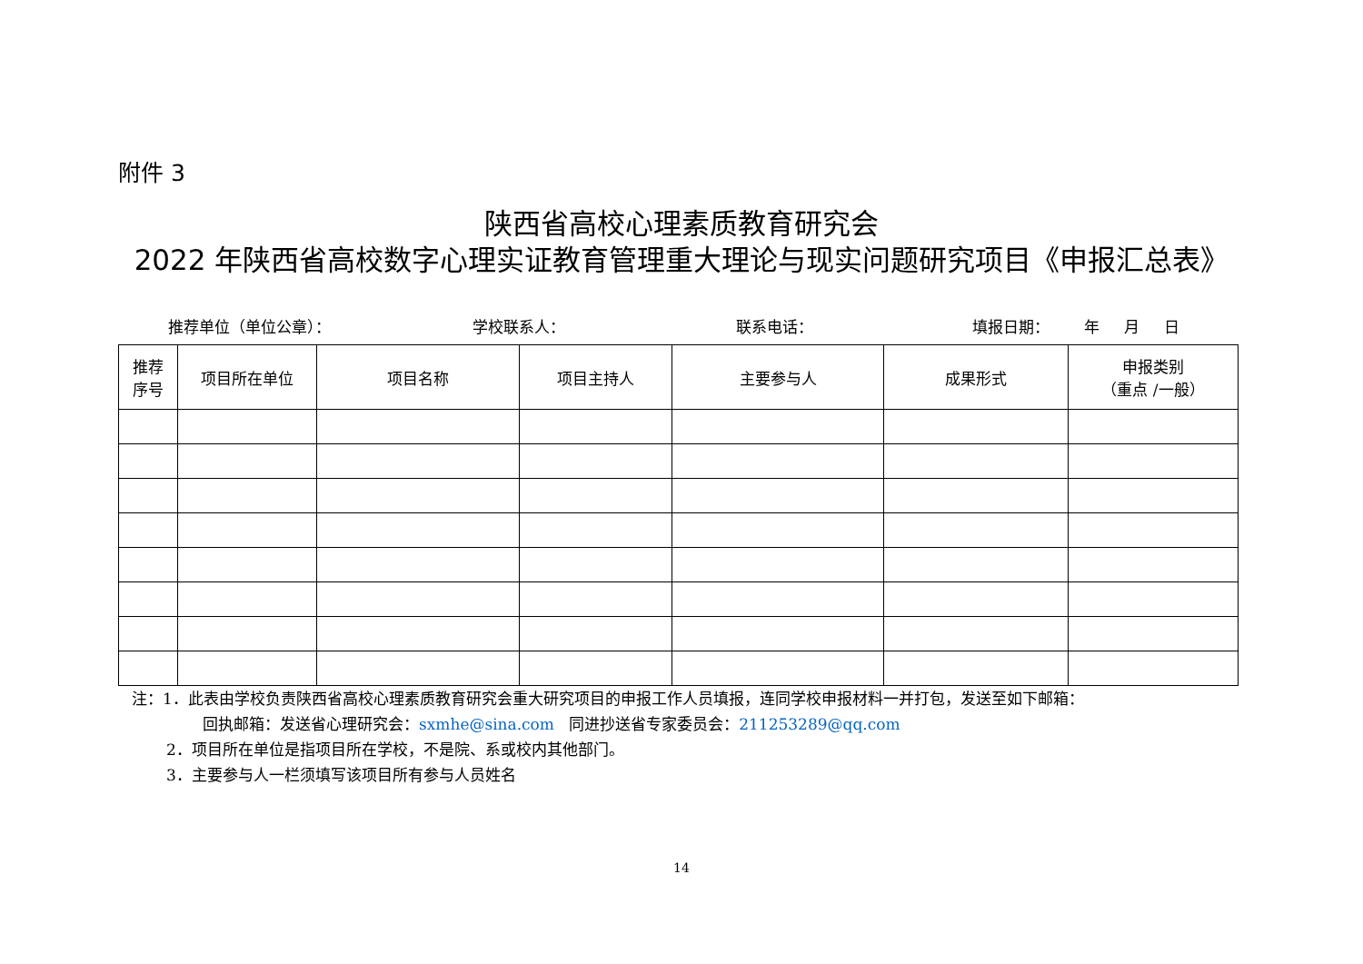附件 3
陕西省高校心理素质教育研究会
2022 年陕西省高校数字心理实证教育管理重大理论与现实问题研究项目《申报汇总表》
推荐单位（单位公章）： 学校联系人： 联系电话： 填报日期： 年 月 日
| 推荐 序号 | 项目所在单位 | 项目名称 | 项目主持人 | 主要参与人 | 成果形式 | 申报类别 （重点 /一般） |
| --- | --- | --- | --- | --- | --- | --- |
注：1．此表由学校负责陕西省高校心理素质教育研究会重大研究项目的申报工作人员填报，连同学校申报材料一并打包，发送至如下邮箱：
回执邮箱：发送省心理研究会：sxmhe@sina.com 同进抄送省专家委员会：211253289@qq.com
2．项目所在单位是指项目所在学校，不是院、系或校内其他部门。
3．主要参与人一栏须填写该项目所有参与人员姓名
14